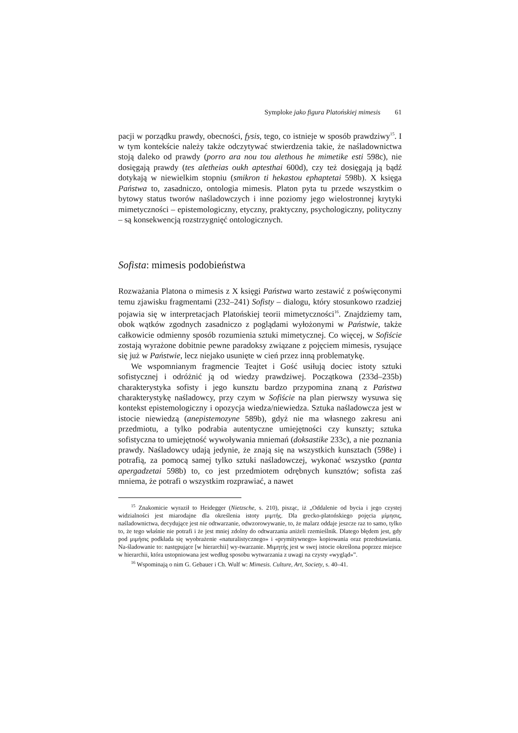Symploke jako figura Platońskiej mimesis 61
pacji w porządku prawdy, obecności, fysis, tego, co istnieje w sposób prawdziwy<sup>15</sup>. I w tym kontekście należy także odczytywać stwierdzenia takie, że naśladownictwa stoją daleko od prawdy (porro ara nou tou alethous he mimetike esti 598c), nie dosięgają prawdy (tes aletheias oukh aptesthai 600d), czy też dosięgają ją bądź dotykają w niewielkim stopniu (smikron ti hekastou ephaptetai 598b). X księga Państwa to, zasadniczo, ontologia mimesis. Platon pyta tu przede wszystkim o bytowy status tworów naśladowczych i inne poziomy jego wielostronnej krytyki mimetyczności – epistemologiczny, etyczny, praktyczny, psychologiczny, polityczny – są konsekwencją rozstrzygnięć ontologicznych.
Sofista: mimesis podobieństwa
Rozważania Platona o mimesis z X księgi Państwa warto zestawić z poświęconymi temu zjawisku fragmentami (232–241) Sofisty – dialogu, który stosunkowo rzadziej pojawia się w interpretacjach Platońskiej teorii mimetyczności<sup>16</sup>. Znajdziemy tam, obok wątków zgodnych zasadniczo z poglądami wyłożonymi w Państwie, także całkowicie odmienny sposób rozumienia sztuki mimetycznej. Co więcej, w Sofiście zostają wyrażone dobitnie pewne paradoksy związane z pojęciem mimesis, rysujące się już w Państwie, lecz niejako usunięte w cień przez inną problematykę.
We wspomnianym fragmencie Teajtet i Gość usiłują dociec istoty sztuki sofistycznej i odróżnić ją od wiedzy prawdziwej. Początkowa (233d–235b) charakterystyka sofisty i jego kunsztu bardzo przypomina znaną z Państwa charakterystykę naśladowcy, przy czym w Sofiście na plan pierwszy wysuwa się kontekst epistemologiczny i opozycja wiedza/niewiedza. Sztuka naśladowcza jest w istocie niewiedzą (anepistemozyne 589b), gdyż nie ma własnego zakresu ani przedmiotu, a tylko podrabia autentyczne umiejętności czy kunszty; sztuka sofistyczna to umiejętność wywoływania mniemań (doksastike 233c), a nie poznania prawdy. Naśladowcy udają jedynie, że znają się na wszystkich kunsztach (598e) i potrafią, za pomocą samej tylko sztuki naśladowczej, wykonać wszystko (panta apergadzetai 598b) to, co jest przedmiotem odrębnych kunsztów; sofista zaś mniema, że potrafi o wszystkim rozprawiać, a nawet
<sup>15</sup> Znakomicie wyraził to Heidegger (Nietzsche, s. 210), pisząc, iż „Oddalenie od bycia i jego czystej widzialności jest miarodajne dla określenia istoty μιμτής. Dla grecko-platońskiego pojęcia μίμησις, naśladownictwa, decydujące jest nie odtwarzanie, odwzorowywanie, to, że malarz oddaje jeszcze raz to samo, tylko to, że tego właśnie nie potrafi i że jest mniej zdolny do odtwarzania aniżeli rzemieślnik. Dlatego błędem jest, gdy pod μιμήσις podkłada się wyobrażenie «naturalistycznego» i «prymitywnego» kopiowania oraz przedstawiania. Na-śladowanie to: następujące [w hierarchii] wy-twarzanie. Μιμητής jest w swej istocie określona poprzez miejsce w hierarchii, która ustopniowana jest według sposobu wytwarzania z uwagi na czysty «wygląd»”.
<sup>16</sup> Wspominają o nim G. Gebauer i Ch. Wulf w: Mimesis. Culture, Art, Society, s. 40–41.